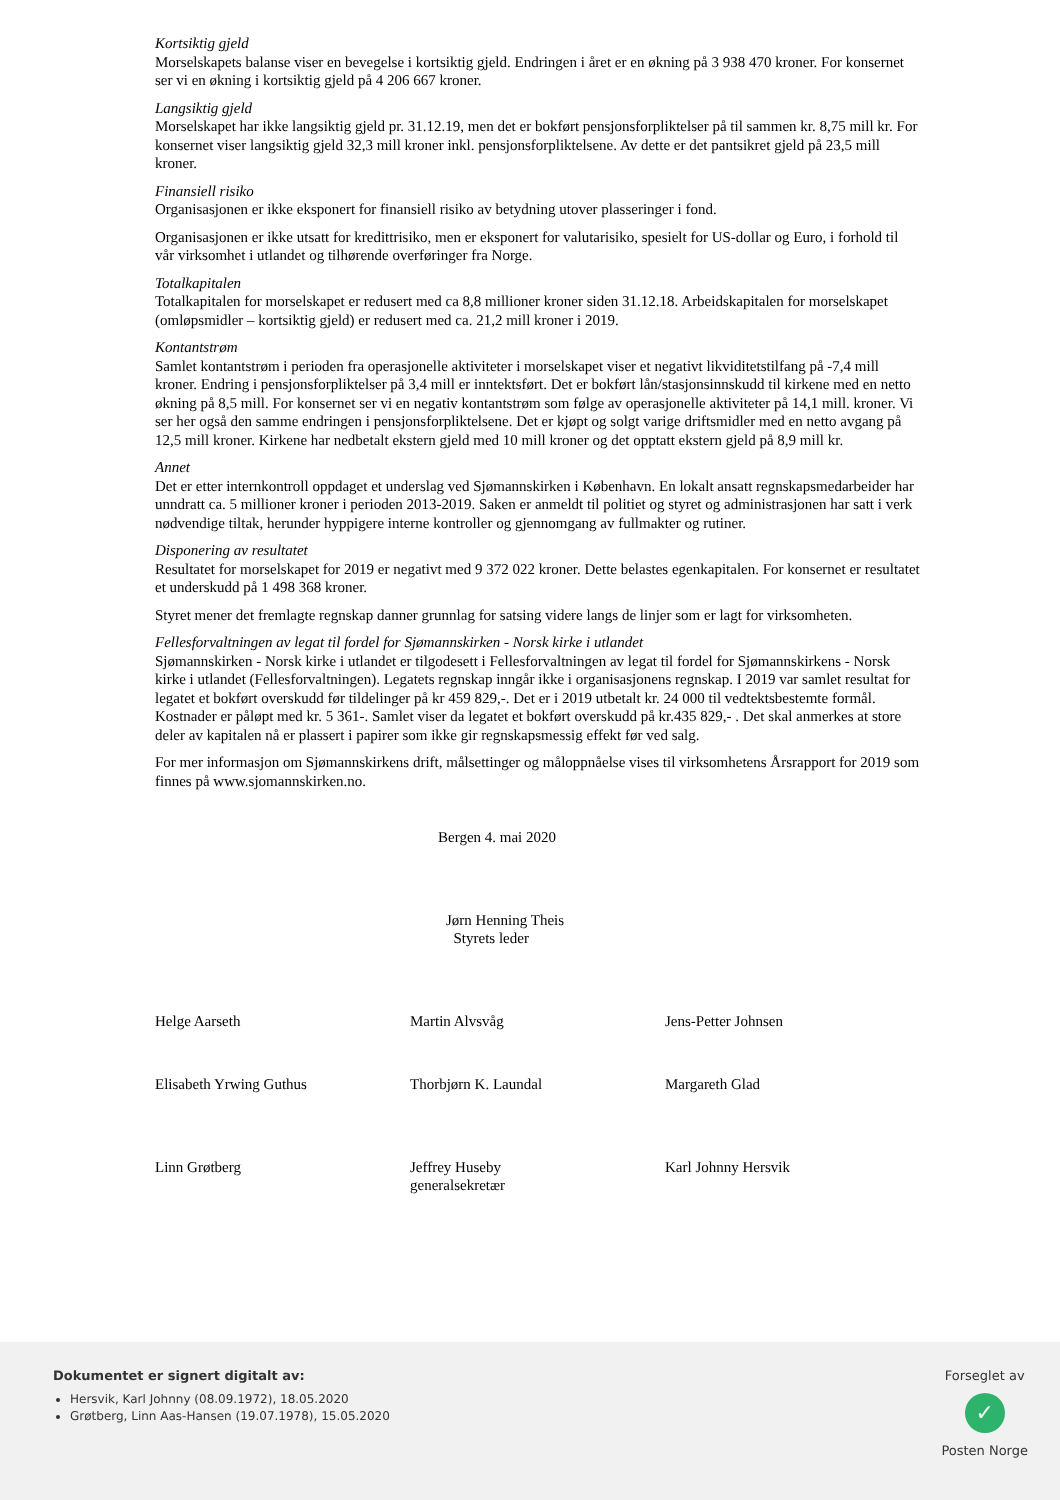Kortsiktig gjeld
Morselskapets balanse viser en bevegelse i kortsiktig gjeld. Endringen i året er en økning på 3 938 470 kroner. For konsernet ser vi en økning i kortsiktig gjeld på 4 206 667 kroner.
Langsiktig gjeld
Morselskapet har ikke langsiktig gjeld pr. 31.12.19, men det er bokført pensjonsforpliktelser på til sammen kr. 8,75 mill kr. For konsernet viser langsiktig gjeld 32,3 mill kroner inkl. pensjonsforpliktelsene. Av dette er det pantsikret gjeld på 23,5 mill kroner.
Finansiell risiko
Organisasjonen er ikke eksponert for finansiell risiko av betydning utover plasseringer i fond.
Organisasjonen er ikke utsatt for kredittrisiko, men er eksponert for valutarisiko, spesielt for US-dollar og Euro, i forhold til vår virksomhet i utlandet og tilhørende overføringer fra Norge.
Totalkapitalen
Totalkapitalen for morselskapet er redusert med ca 8,8 millioner kroner siden 31.12.18. Arbeidskapitalen for morselskapet (omløpsmidler – kortsiktig gjeld) er redusert med ca. 21,2 mill kroner i 2019.
Kontantstrøm
Samlet kontantstrøm i perioden fra operasjonelle aktiviteter i morselskapet viser et negativt likviditetstilfang på -7,4 mill kroner. Endring i pensjonsforpliktelser på 3,4 mill er inntektsført. Det er bokført lån/stasjonsinnskudd til kirkene med en netto økning på 8,5 mill. For konsernet ser vi en negativ kontantstrøm som følge av operasjonelle aktiviteter på 14,1 mill. kroner. Vi ser her også den samme endringen i pensjonsforpliktelsene. Det er kjøpt og solgt varige driftsmidler med en netto avgang på 12,5 mill kroner. Kirkene har nedbetalt ekstern gjeld med 10 mill kroner og det opptatt ekstern gjeld på 8,9 mill kr.
Annet
Det er etter internkontroll oppdaget et underslag ved Sjømannskirken i København. En lokalt ansatt regnskapsmedarbeider har unndratt ca. 5 millioner kroner i perioden 2013-2019. Saken er anmeldt til politiet og styret og administrasjonen har satt i verk nødvendige tiltak, herunder hyppigere interne kontroller og gjennomgang av fullmakter og rutiner.
Disponering av resultatet
Resultatet for morselskapet for 2019 er negativt med 9 372 022 kroner. Dette belastes egenkapitalen. For konsernet er resultatet et underskudd på 1 498 368 kroner.
Styret mener det fremlagte regnskap danner grunnlag for satsing videre langs de linjer som er lagt for virksomheten.
Fellesforvaltningen av legat til fordel for Sjømannskirken - Norsk kirke i utlandet
Sjømannskirken - Norsk kirke i utlandet er tilgodesett i Fellesforvaltningen av legat til fordel for Sjømannskirkens - Norsk kirke i utlandet (Fellesforvaltningen). Legatets regnskap inngår ikke i organisasjonens regnskap. I 2019 var samlet resultat for legatet et bokført overskudd før tildelinger på kr 459 829,-. Det er i 2019 utbetalt kr. 24 000 til vedtektsbestemte formål. Kostnader er påløpt med kr. 5 361-. Samlet viser da legatet et bokført overskudd på kr.435 829,- . Det skal anmerkes at store deler av kapitalen nå er plassert i papirer som ikke gir regnskapsmessig effekt før ved salg.
For mer informasjon om Sjømannskirkens drift, målsettinger og måloppnåelse vises til virksomhetens Årsrapport for 2019 som finnes på www.sjomannskirken.no.
Bergen 4. mai 2020
Jørn Henning Theis
Styrets leder
Helge Aarseth Martin Alvsvåg Jens-Petter Johnsen
Elisabeth Yrwing Guthus Thorbjørn K. Laundal Margareth Glad
Linn Grøtberg Jeffrey Huseby
generalsekretær
Karl Johnny Hersvik
Dokumentet er signert digitalt av:
Hersvik, Karl Johnny (08.09.1972), 18.05.2020
Grøtberg, Linn Aas-Hansen (19.07.1978), 15.05.2020
Forseglet av
✓
Posten Norge